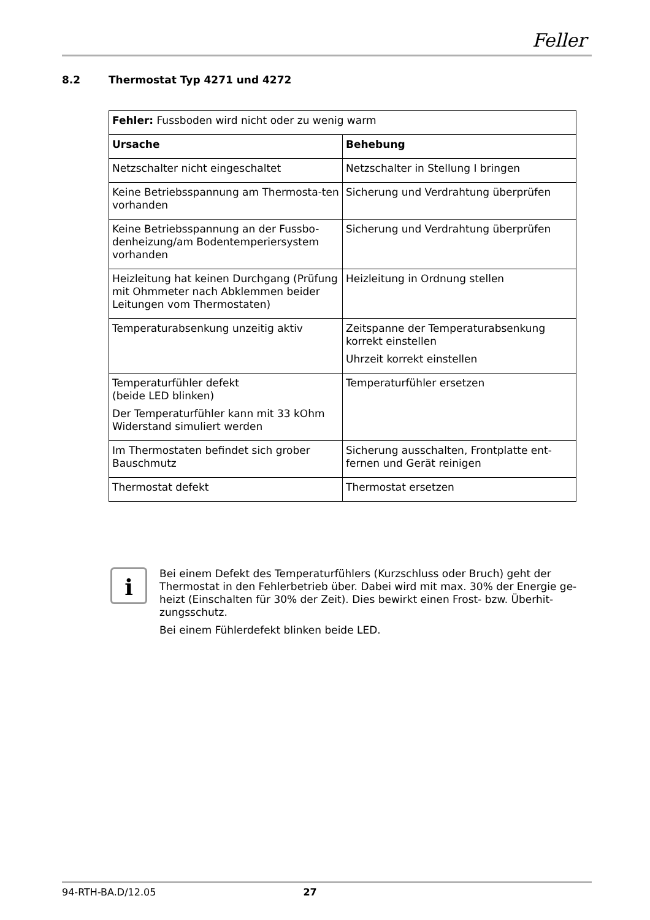Feller
8.2 Thermostat Typ 4271 und 4272
| Fehler: Fussboden wird nicht oder zu wenig warm | |
| Ursache | Behebung |
| Netzschalter nicht eingeschaltet | Netzschalter in Stellung I bringen |
| Keine Betriebsspannung am Thermosta-ten vorhanden | Sicherung und Verdrahtung überprüfen |
| Keine Betriebsspannung an der Fussbo-denheizung/am Bodentemperiersystem vorhanden | Sicherung und Verdrahtung überprüfen |
| Heizleitung hat keinen Durchgang (Prüfung mit Ohmmeter nach Abklemmen beider Leitungen vom Thermostaten) | Heizleitung in Ordnung stellen |
| Temperaturabsenkung unzeitig aktiv | Zeitspanne der Temperaturabsenkung korrekt einstellen Uhrzeit korrekt einstellen |
| Temperaturfühler defekt (beide LED blinken) Der Temperaturfühler kann mit 33 kOhm Widerstand simuliert werden | Temperaturfühler ersetzen |
| Im Thermostaten befindet sich grober Bauschmutz | Sicherung ausschalten, Frontplatte ent-fernen und Gerät reinigen |
| Thermostat defekt | Thermostat ersetzen |
i
Bei einem Defekt des Temperaturfühlers (Kurzschluss oder Bruch) geht der Thermostat in den Fehlerbetrieb über. Dabei wird mit max. 30% der Energie ge-heizt (Einschalten für 30% der Zeit). Dies bewirkt einen Frost- bzw. Überhit-zungsschutz.
Bei einem Fühlerdefekt blinken beide LED.
94-RTH-BA.D/12.05 27